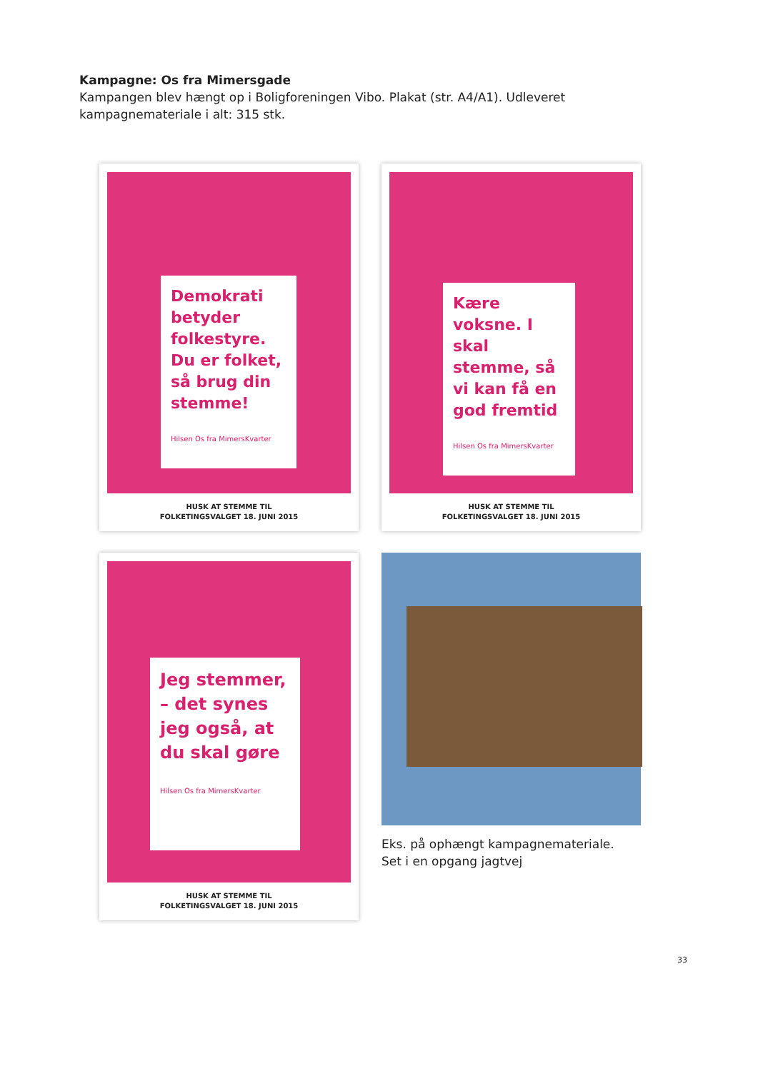Kampagne: Os fra Mimersgade
Kampangen blev hængt op i Boligforeningen Vibo. Plakat (str. A4/A1). Udleveret kampagnemateriale i alt: 315 stk.
Demokrati betyder folkestyre. Du er folket, så brug din stemme!
Hilsen Os fra MimersKvarter
HUSK AT STEMME TIL
FOLKETINGSVALGET 18. JUNI 2015
Kære voksne. I skal stemme, så vi kan få en god fremtid
Hilsen Os fra MimersKvarter
HUSK AT STEMME TIL
FOLKETINGSVALGET 18. JUNI 2015
Jeg stemmer, – det synes jeg også, at du skal gøre
Hilsen Os fra MimersKvarter
HUSK AT STEMME TIL
FOLKETINGSVALGET 18. JUNI 2015
Eks. på ophængt kampagnemateriale.
Set i en opgang jagtvej
33